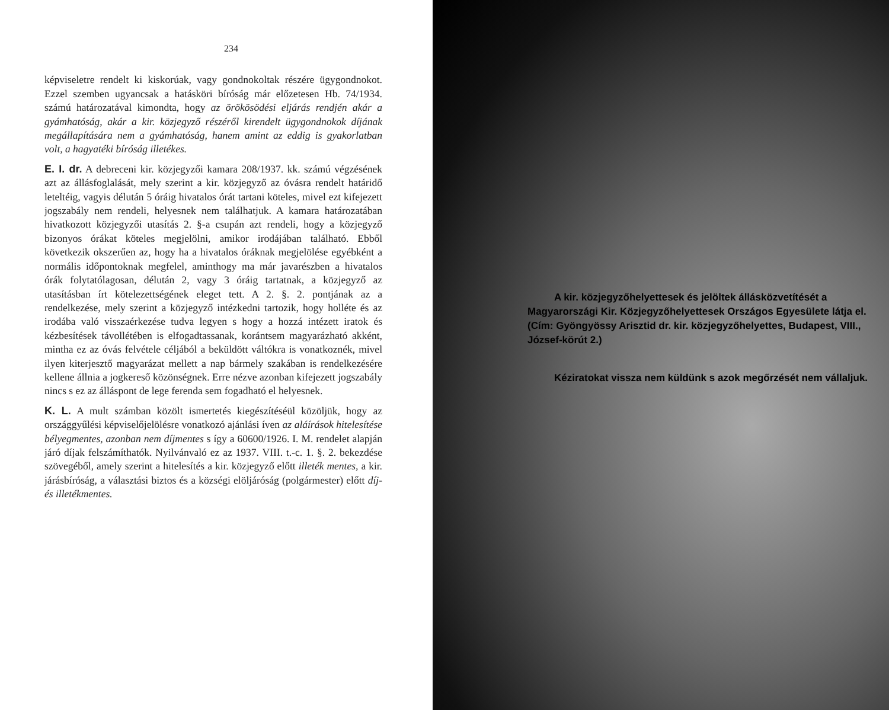234
képviseletre rendelt ki kiskorúak, vagy gondnokoltak részére ügygondnokot. Ezzel szemben ugyancsak a hatásköri bíróság már előzetesen Hb. 74/1934. számú határozatával kimondta, hogy az örökösödési eljárás rendjén akár a gyámhatóság, akár a kir. közjegyző részéről kirendelt ügygondnokok díjának megállapítására nem a gyámhatóság, hanem amint az eddig is gyakorlatban volt, a hagyatéki bíróság illetékes.
E. I. dr. A debreceni kir. közjegyzői kamara 208/1937. kk. számú végzésének azt az állásfoglalását, mely szerint a kir. közjegyző az óvásra rendelt határidő leteltéig, vagyis délután 5 óráig hivatalos órát tartani köteles, mivel ezt kifejezett jogszabály nem rendeli, helyesnek nem találhatjuk. A kamara határozatában hivatkozott közjegyzői utasítás 2. §-a csupán azt rendeli, hogy a közjegyző bizonyos órákat köteles megjelölni, amikor irodájában található. Ebből következik okszerűen az, hogy ha a hivatalos óráknak megjelölése egyébként a normális időpontoknak megfelel, aminthogy ma már javarészben a hivatalos órák folytatólagosan, délután 2, vagy 3 óráig tartatnak, a közjegyző az utasításban írt kötelezettségének eleget tett. A 2. §. 2. pontjának az a rendelkezése, mely szerint a közjegyző intézkedni tartozik, hogy holléte és az irodába való visszaérkezése tudva legyen s hogy a hozzá intézett iratok és kézbesítések távollétében is elfogadtassanak, korántsem magyarázható akként, mintha ez az óvás felvétele céljából a beküldött váltókra is vonatkoznék, mivel ilyen kiterjesztő magyarázat mellett a nap bármely szakában is rendelkezésére kellene állnia a jogkereső közönségnek. Erre nézve azonban kifejezett jogszabály nincs s ez az álláspont de lege ferenda sem fogadható el helyesnek.
K. L. A mult számban közölt ismertetés kiegészítéséül közöljük, hogy az országgyűlési képviselőjelölésre vonatkozó ajánlási íven az aláírások hitelesítése bélyegmentes, azonban nem díjmentes s így a 60600/1926. I. M. rendelet alapján járó díjak felszámíthatók. Nyilvánvaló ez az 1937. VIII. t.-c. 1. §. 2. bekezdése szövegéből, amely szerint a hitelesítés a kir. közjegyző előtt illeték mentes, a kir. járásbíróság, a választási biztos és a községi elöljáróság (polgármester) előtt díj- és illetékmentes.
A kir. közjegyzőhelyettesek és jelöltek állásközvetítését a Magyarországi Kir. Közjegyzőhelyettesek Országos Egyesülete látja el. (Cím: Gyöngyössy Arisztid dr. kir. közjegyzőhelyettes, Budapest, VIII., József-körút 2.)
Kéziratokat vissza nem küldünk s azok megőrzését nem vállaljuk.